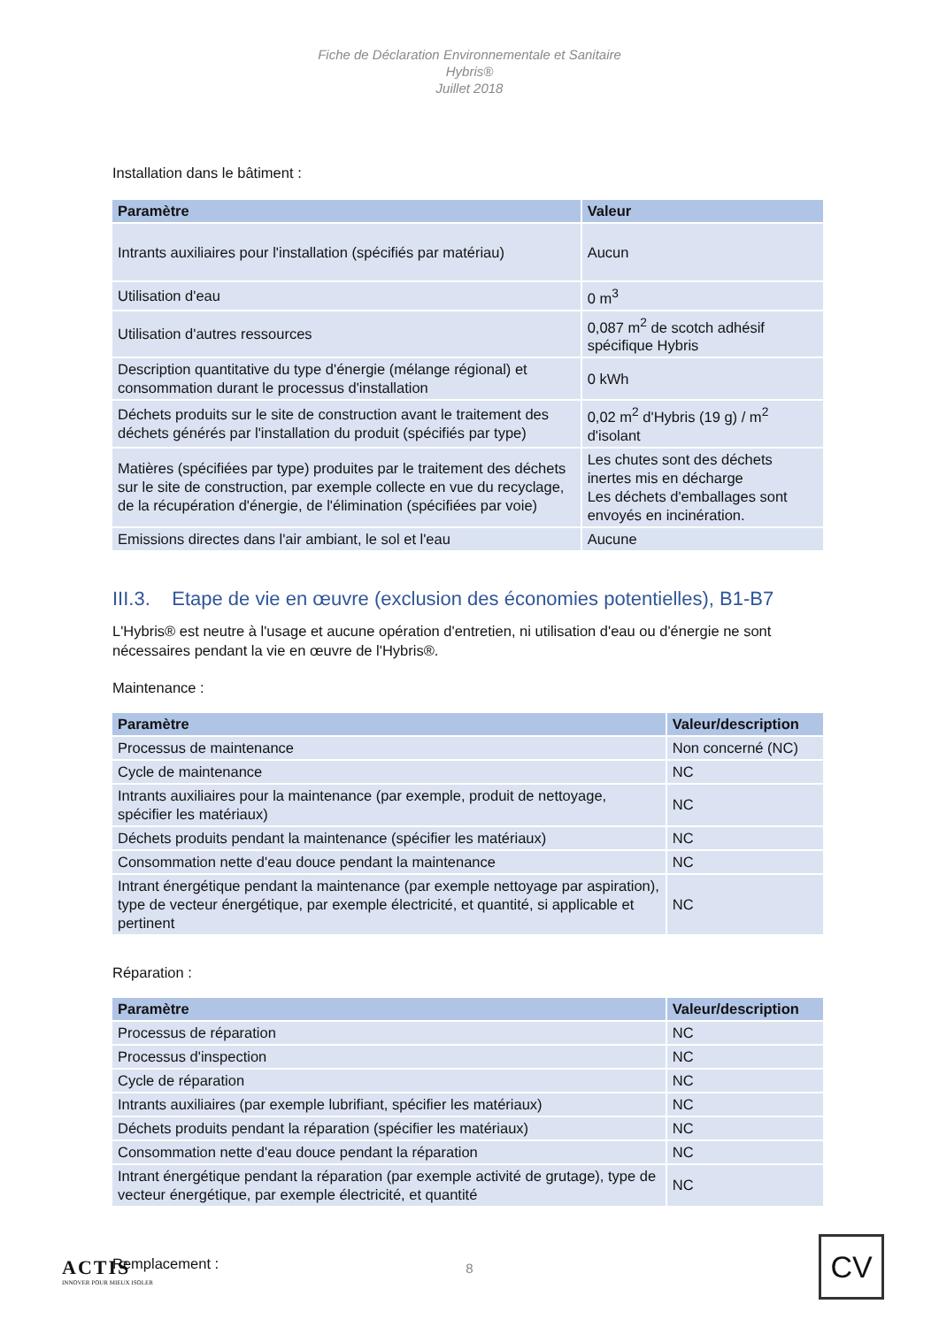Fiche de Déclaration Environnementale et Sanitaire
Hybris®
Juillet 2018
Installation dans le bâtiment :
| Paramètre | Valeur |
| --- | --- |
| Intrants auxiliaires pour l'installation (spécifiés par matériau) | Aucun |
| Utilisation d'eau | 0 m<sup>3</sup> |
| Utilisation d'autres ressources | 0,087 m<sup>2</sup> de scotch adhésif spécifique Hybris |
| Description quantitative du type d'énergie (mélange régional) et consommation durant le processus d'installation | 0 kWh |
| Déchets produits sur le site de construction avant le traitement des déchets générés par l'installation du produit (spécifiés par type) | 0,02 m<sup>2</sup> d'Hybris (19 g) / m<sup>2</sup> d'isolant |
| Matières (spécifiées par type) produites par le traitement des déchets sur le site de construction, par exemple collecte en vue du recyclage, de la récupération d'énergie, de l'élimination (spécifiées par voie) | Les chutes sont des déchets inertes mis en décharge Les déchets d'emballages sont envoyés en incinération. |
| Emissions directes dans l'air ambiant, le sol et l'eau | Aucune |
III.3. Etape de vie en œuvre (exclusion des économies potentielles), B1-B7
L'Hybris® est neutre à l'usage et aucune opération d'entretien, ni utilisation d'eau ou d'énergie ne sont nécessaires pendant la vie en œuvre de l'Hybris®.
Maintenance :
| Paramètre | Valeur/description |
| --- | --- |
| Processus de maintenance | Non concerné (NC) |
| Cycle de maintenance | NC |
| Intrants auxiliaires pour la maintenance (par exemple, produit de nettoyage, spécifier les matériaux) | NC |
| Déchets produits pendant la maintenance (spécifier les matériaux) | NC |
| Consommation nette d'eau douce pendant la maintenance | NC |
| Intrant énergétique pendant la maintenance (par exemple nettoyage par aspiration), type de vecteur énergétique, par exemple électricité, et quantité, si applicable et pertinent | NC |
Réparation :
| Paramètre | Valeur/description |
| --- | --- |
| Processus de réparation | NC |
| Processus d'inspection | NC |
| Cycle de réparation | NC |
| Intrants auxiliaires (par exemple lubrifiant, spécifier les matériaux) | NC |
| Déchets produits pendant la réparation (spécifier les matériaux) | NC |
| Consommation nette d'eau douce pendant la réparation | NC |
| Intrant énergétique pendant la réparation (par exemple activité de grutage), type de vecteur énergétique, par exemple électricité, et quantité | NC |
Remplacement :
ACTIS
INNOVER POUR MIEUX ISOLER
8
CV